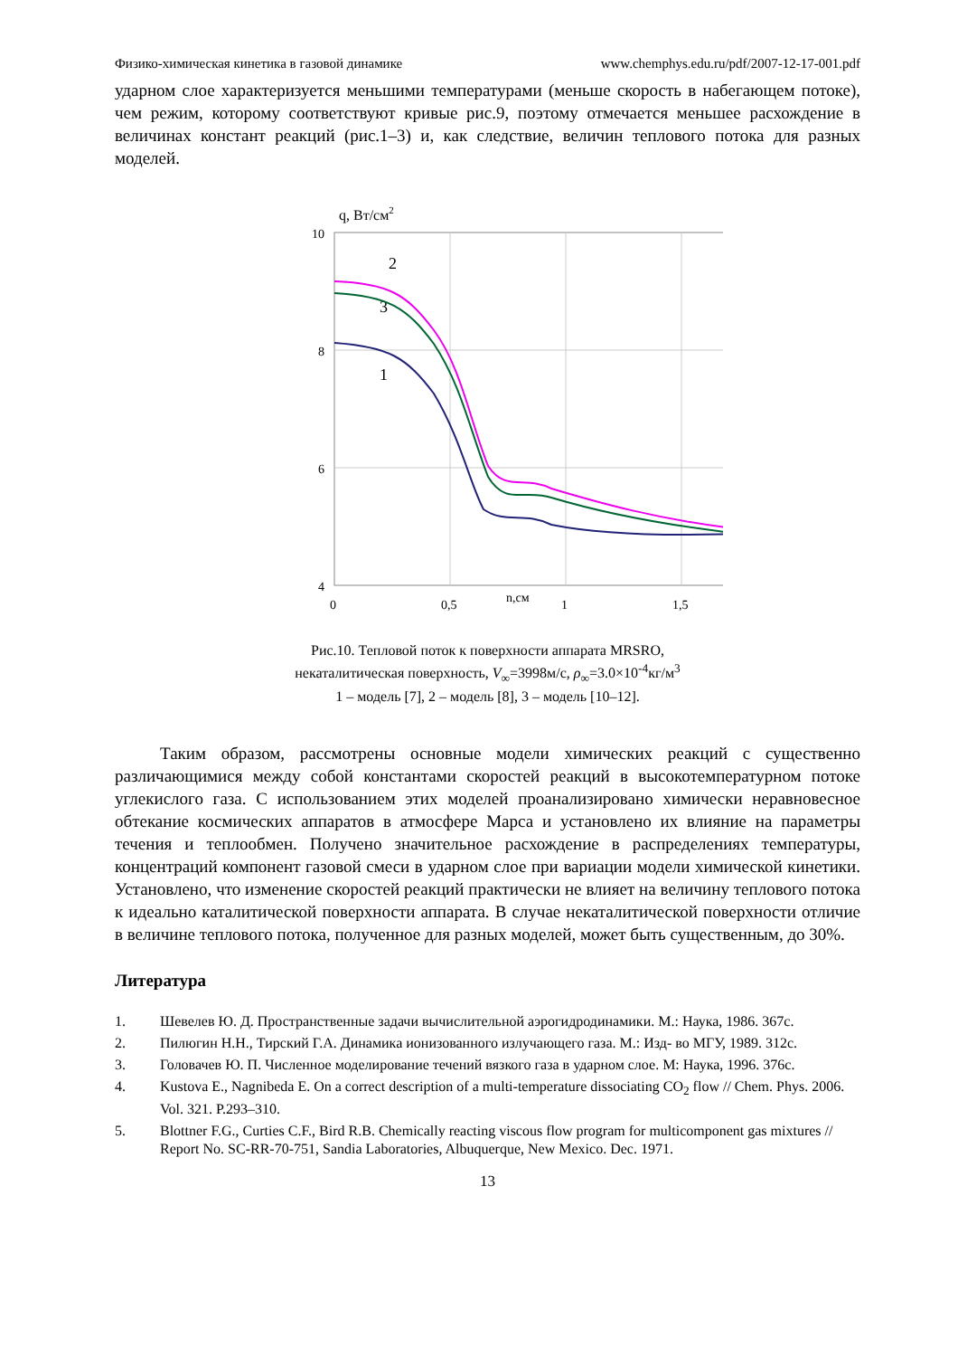Физико-химическая кинетика в газовой динамике www.chemphys.edu.ru/pdf/2007-12-17-001.pdf
ударном слое характеризуется меньшими температурами (меньше скорость в набегающем потоке), чем режим, которому соответствуют кривые рис.9, поэтому отмечается меньшее расхождение в величинах констант реакций (рис.1–3) и, как следствие, величин теплового потока для разных моделей.
q, Вт/см2
10
8
6
4
0
0,5
1
1,5
n,см
2
3
1
Рис.10. Тепловой поток к поверхности аппарата MRSRO,
некаталитическая поверхность, V<sub>∞</sub>=3998м/с, ρ<sub>∞</sub>=3.0×10<sup>-4</sup>кг/м<sup>3</sup>
1 – модель [7], 2 – модель [8], 3 – модель [10–12].
Таким образом, рассмотрены основные модели химических реакций с существенно различающимися между собой константами скоростей реакций в высокотемпературном потоке углекислого газа. С использованием этих моделей проанализировано химически неравновесное обтекание космических аппаратов в атмосфере Марса и установлено их влияние на параметры течения и теплообмен. Получено значительное расхождение в распределениях температуры, концентраций компонент газовой смеси в ударном слое при вариации модели химической кинетики. Установлено, что изменение скоростей реакций практически не влияет на величину теплового потока к идеально каталитической поверхности аппарата. В случае некаталитической поверхности отличие в величине теплового потока, полученное для разных моделей, может быть существенным, до 30%.
Литература
1. Шевелев Ю. Д. Пространственные задачи вычислительной аэрогидродинамики. М.: Наука, 1986. 367с.
2. Пилюгин Н.Н., Тирский Г.А. Динамика ионизованного излучающего газа. М.: Изд- во МГУ, 1989. 312с.
3. Головачев Ю. П. Численное моделирование течений вязкого газа в ударном слое. М: Наука, 1996. 376с.
4. Kustova E., Nagnibeda E. On a correct description of a multi-temperature dissociating CO<sub>2</sub> flow // Chem. Phys. 2006. Vol. 321. P.293–310.
5. Blottner F.G., Curties C.F., Bird R.B. Chemically reacting viscous flow program for multicomponent gas mixtures // Report No. SC-RR-70-751, Sandia Laboratories, Albuquerque, New Mexico. Dec. 1971.
13